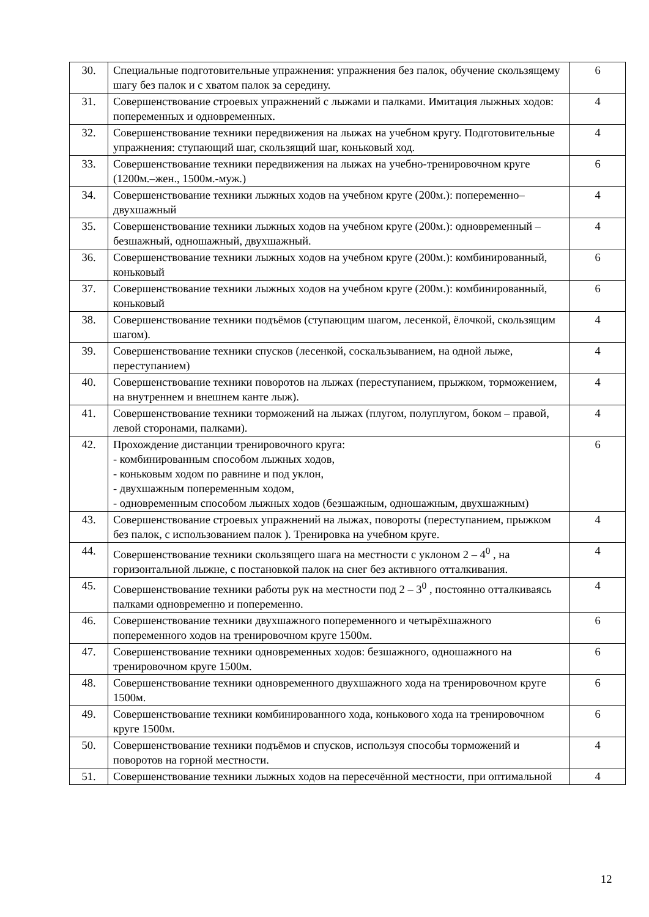| 30. | Специальные подготовительные упражнения: упражнения без палок, обучение скользящему шагу без палок и с хватом палок за середину. | 6 |
| 31. | Совершенствование строевых упражнений с лыжами и палками. Имитация лыжных ходов: попеременных и одновременных. | 4 |
| 32. | Совершенствование техники передвижения на лыжах на учебном кругу. Подготовительные упражнения: ступающий шаг, скользящий шаг, коньковый ход. | 4 |
| 33. | Совершенствование техники передвижения на лыжах на учебно-тренировочном круге (1200м.–жен., 1500м.-муж.) | 6 |
| 34. | Совершенствование техники лыжных ходов на учебном круге (200м.): попеременно–двухшажный | 4 |
| 35. | Совершенствование техники лыжных ходов на учебном круге (200м.): одновременный – безшажный, одношажный, двухшажный. | 4 |
| 36. | Совершенствование техники лыжных ходов на учебном круге (200м.): комбинированный, коньковый | 6 |
| 37. | Совершенствование техники лыжных ходов на учебном круге (200м.): комбинированный, коньковый | 6 |
| 38. | Совершенствование техники подъёмов (ступающим шагом, лесенкой, ёлочкой, скользящим шагом). | 4 |
| 39. | Совершенствование техники спусков (лесенкой, соскальзыванием, на одной лыже, переступанием) | 4 |
| 40. | Совершенствование техники поворотов на лыжах (переступанием, прыжком, торможением, на внутреннем и внешнем канте лыж). | 4 |
| 41. | Совершенствование техники торможений на лыжах (плугом, полуплугом, боком – правой, левой сторонами, палками). | 4 |
| 42. | Прохождение дистанции тренировочного круга: - комбинированным способом лыжных ходов, - коньковым ходом по равнине и под уклон, - двухшажным попеременным ходом, - одновременным способом лыжных ходов (безшажным, одношажным, двухшажным) | 6 |
| 43. | Совершенствование строевых упражнений на лыжах, повороты (переступанием, прыжком без палок, с использованием палок ). Тренировка на учебном круге. | 4 |
| 44. | Совершенствование техники скользящего шага на местности с уклоном 2 – 4<sup>0</sup> , на горизонтальной лыжне, с постановкой палок на снег без активного отталкивания. | 4 |
| 45. | Совершенствование техники работы рук на местности под 2 – 3<sup>0</sup> , постоянно отталкиваясь палками одновременно и попеременно. | 4 |
| 46. | Совершенствование техники двухшажного попеременного и четырёхшажного попеременного ходов на тренировочном круге 1500м. | 6 |
| 47. | Совершенствование техники одновременных ходов: безшажного, одношажного на тренировочном круге 1500м. | 6 |
| 48. | Совершенствование техники одновременного двухшажного хода на тренировочном круге 1500м. | 6 |
| 49. | Совершенствование техники комбинированного хода, конькового хода на тренировочном круге 1500м. | 6 |
| 50. | Совершенствование техники подъёмов и спусков, используя способы торможений и поворотов на горной местности. | 4 |
| 51. | Совершенствование техники лыжных ходов на пересечённой местности, при оптимальной | 4 |
12